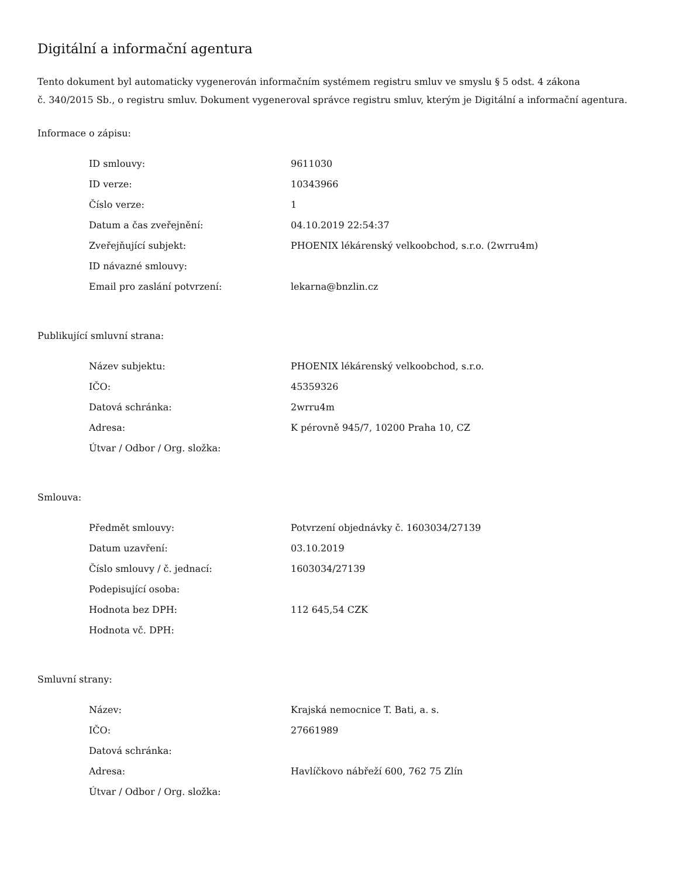Digitální a informační agentura
Tento dokument byl automaticky vygenerován informačním systémem registru smluv ve smyslu § 5 odst. 4 zákona
č. 340/2015 Sb., o registru smluv. Dokument vygeneroval správce registru smluv, kterým je Digitální a informační agentura.
Informace o zápisu:
| ID smlouvy: | 9611030 |
| ID verze: | 10343966 |
| Číslo verze: | 1 |
| Datum a čas zveřejnění: | 04.10.2019 22:54:37 |
| Zveřejňující subjekt: | PHOENIX lékárenský velkoobchod, s.r.o. (2wrru4m) |
| ID návazné smlouvy: | |
| Email pro zaslání potvrzení: | lekarna@bnzlin.cz |
Publikující smluvní strana:
| Název subjektu: | PHOENIX lékárenský velkoobchod, s.r.o. |
| IČO: | 45359326 |
| Datová schránka: | 2wrru4m |
| Adresa: | K pérovně 945/7, 10200 Praha 10, CZ |
| Útvar / Odbor / Org. složka: | |
Smlouva:
| Předmět smlouvy: | Potvrzení objednávky č. 1603034/27139 |
| Datum uzavření: | 03.10.2019 |
| Číslo smlouvy / č. jednací: | 1603034/27139 |
| Podepisující osoba: | |
| Hodnota bez DPH: | 112 645,54 CZK |
| Hodnota vč. DPH: | |
Smluvní strany:
| Název: | Krajská nemocnice T. Bati, a. s. |
| IČO: | 27661989 |
| Datová schránka: | |
| Adresa: | Havlíčkovo nábřeží 600, 762 75 Zlín |
| Útvar / Odbor / Org. složka: | |